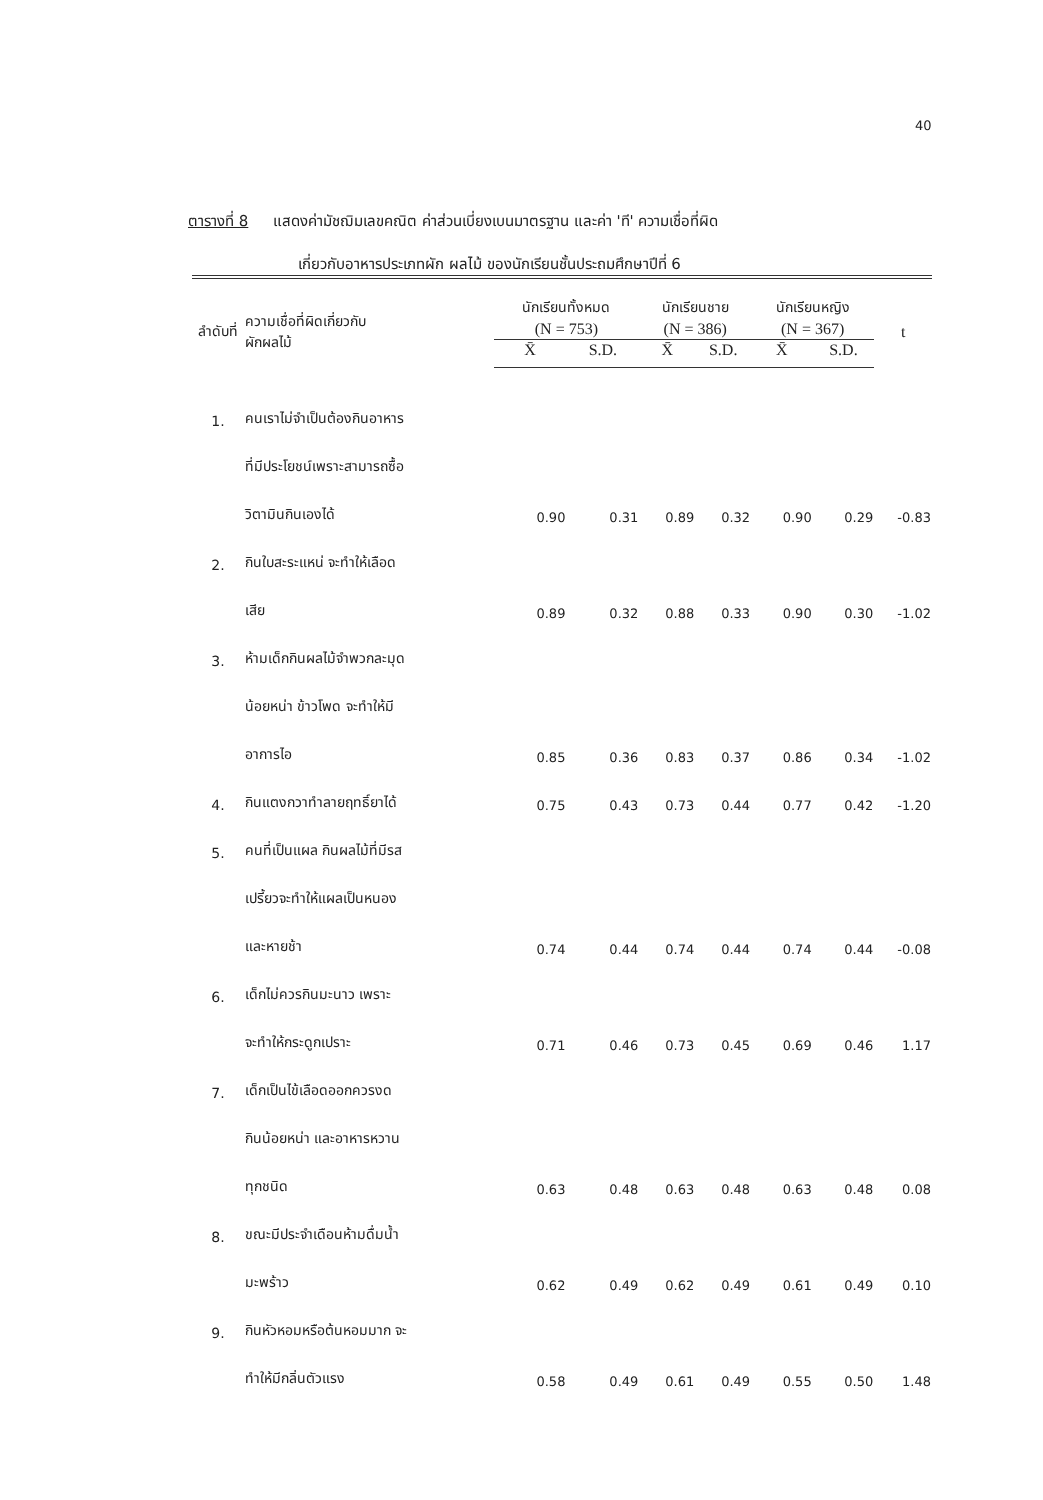40
ตารางที่ 8 แสดงค่ามัชฌิมเลขคณิต ค่าส่วนเบี่ยงเบนมาตรฐาน และค่า 'ที' ความเชื่อที่ผิด
เกี่ยวกับอาหารประเภทผัก ผลไม้ ของนักเรียนชั้นประถมศึกษาปีที่ 6
| ลำดับที่ | ความเชื่อที่ผิดเกี่ยวกับ ผักผลไม้ | นักเรียนทั้งหมด | | นักเรียนชาย | | นักเรียนหญิง | | t |
| --- | --- | --- | --- | --- | --- | --- | --- | --- |
| | | (N = 753) | | (N = 386) | | (N = 367) | | |
| | | X̄ | S.D. | X̄ | S.D. | X̄ | S.D. | |
| 1. | คนเราไม่จำเป็นต้องกินอาหาร | | | | | | | |
| | ที่มีประโยชน์เพราะสามารถซื้อ | | | | | | | |
| | วิตามินกินเองได้ | 0.90 | 0.31 | 0.89 | 0.32 | 0.90 | 0.29 | -0.83 |
| 2. | กินใบสะระแหน่ จะทำให้เลือด | | | | | | | |
| | เสีย | 0.89 | 0.32 | 0.88 | 0.33 | 0.90 | 0.30 | -1.02 |
| 3. | ห้ามเด็กกินผลไม้จำพวกละมุด | | | | | | | |
| | น้อยหน่า ข้าวโพด จะทำให้มี | | | | | | | |
| | อาการไอ | 0.85 | 0.36 | 0.83 | 0.37 | 0.86 | 0.34 | -1.02 |
| 4. | กินแตงกวาทำลายฤทธิ์ยาได้ | 0.75 | 0.43 | 0.73 | 0.44 | 0.77 | 0.42 | -1.20 |
| 5. | คนที่เป็นแผล กินผลไม้ที่มีรส | | | | | | | |
| | เปรี้ยวจะทำให้แผลเป็นหนอง | | | | | | | |
| | และหายช้า | 0.74 | 0.44 | 0.74 | 0.44 | 0.74 | 0.44 | -0.08 |
| 6. | เด็กไม่ควรกินมะนาว เพราะ | | | | | | | |
| | จะทำให้กระดูกเปราะ | 0.71 | 0.46 | 0.73 | 0.45 | 0.69 | 0.46 | 1.17 |
| 7. | เด็กเป็นไข้เลือดออกควรงด | | | | | | | |
| | กินน้อยหน่า และอาหารหวาน | | | | | | | |
| | ทุกชนิด | 0.63 | 0.48 | 0.63 | 0.48 | 0.63 | 0.48 | 0.08 |
| 8. | ขณะมีประจำเดือนห้ามดื่มน้ำ | | | | | | | |
| | มะพร้าว | 0.62 | 0.49 | 0.62 | 0.49 | 0.61 | 0.49 | 0.10 |
| 9. | กินหัวหอมหรือต้นหอมมาก จะ | | | | | | | |
| | ทำให้มีกลิ่นตัวแรง | 0.58 | 0.49 | 0.61 | 0.49 | 0.55 | 0.50 | 1.48 |